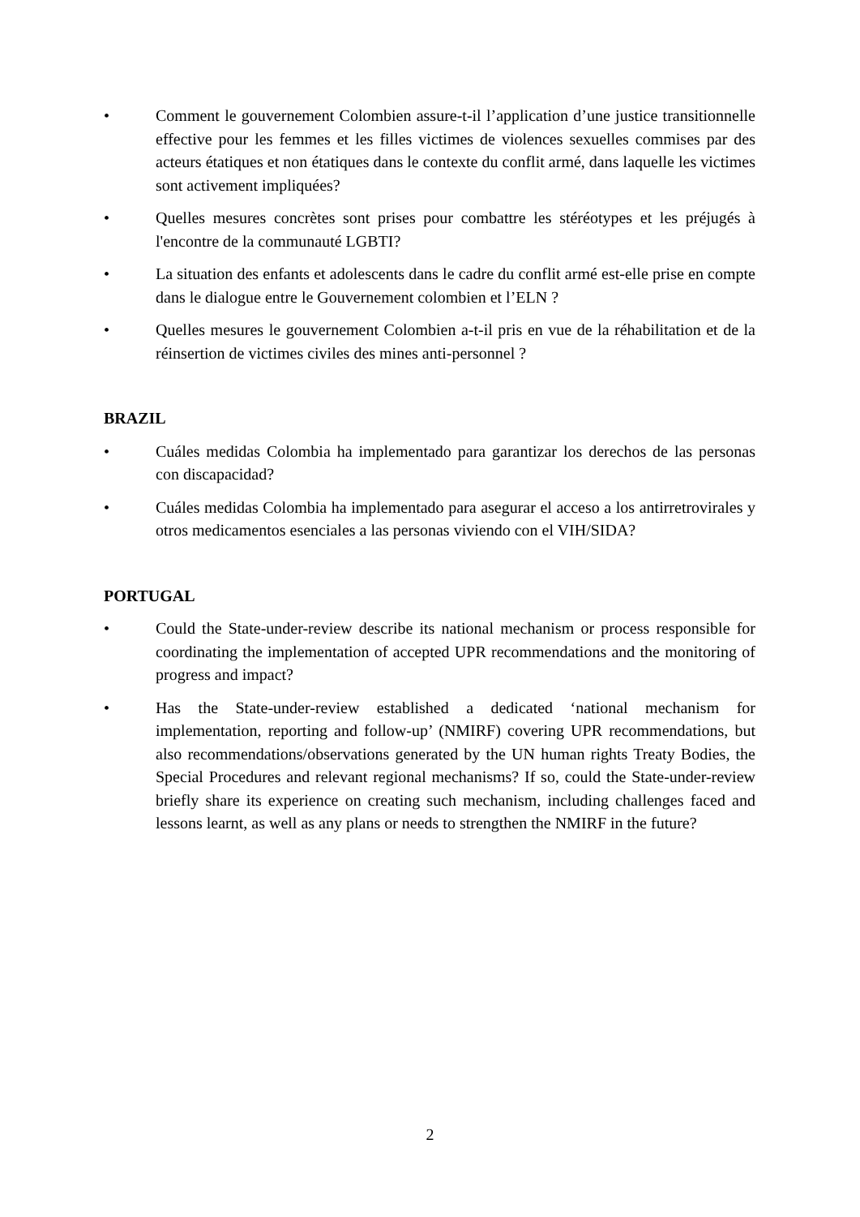• Comment le gouvernement Colombien assure-t-il l’application d’une justice transitionnelle effective pour les femmes et les filles victimes de violences sexuelles commises par des acteurs étatiques et non étatiques dans le contexte du conflit armé, dans laquelle les victimes sont activement impliquées?
• Quelles mesures concrètes sont prises pour combattre les stéréotypes et les préjugés à l'encontre de la communauté LGBTI?
• La situation des enfants et adolescents dans le cadre du conflit armé est-elle prise en compte dans le dialogue entre le Gouvernement colombien et l’ELN ?
• Quelles mesures le gouvernement Colombien a-t-il pris en vue de la réhabilitation et de la réinsertion de victimes civiles des mines anti-personnel ?
BRAZIL
• Cuáles medidas Colombia ha implementado para garantizar los derechos de las personas con discapacidad?
• Cuáles medidas Colombia ha implementado para asegurar el acceso a los antirretrovirales y otros medicamentos esenciales a las personas viviendo con el VIH/SIDA?
PORTUGAL
• Could the State-under-review describe its national mechanism or process responsible for coordinating the implementation of accepted UPR recommendations and the monitoring of progress and impact?
• Has the State-under-review established a dedicated ‘national mechanism for implementation, reporting and follow-up’ (NMIRF) covering UPR recommendations, but also recommendations/observations generated by the UN human rights Treaty Bodies, the Special Procedures and relevant regional mechanisms? If so, could the State-under-review briefly share its experience on creating such mechanism, including challenges faced and lessons learnt, as well as any plans or needs to strengthen the NMIRF in the future?
2